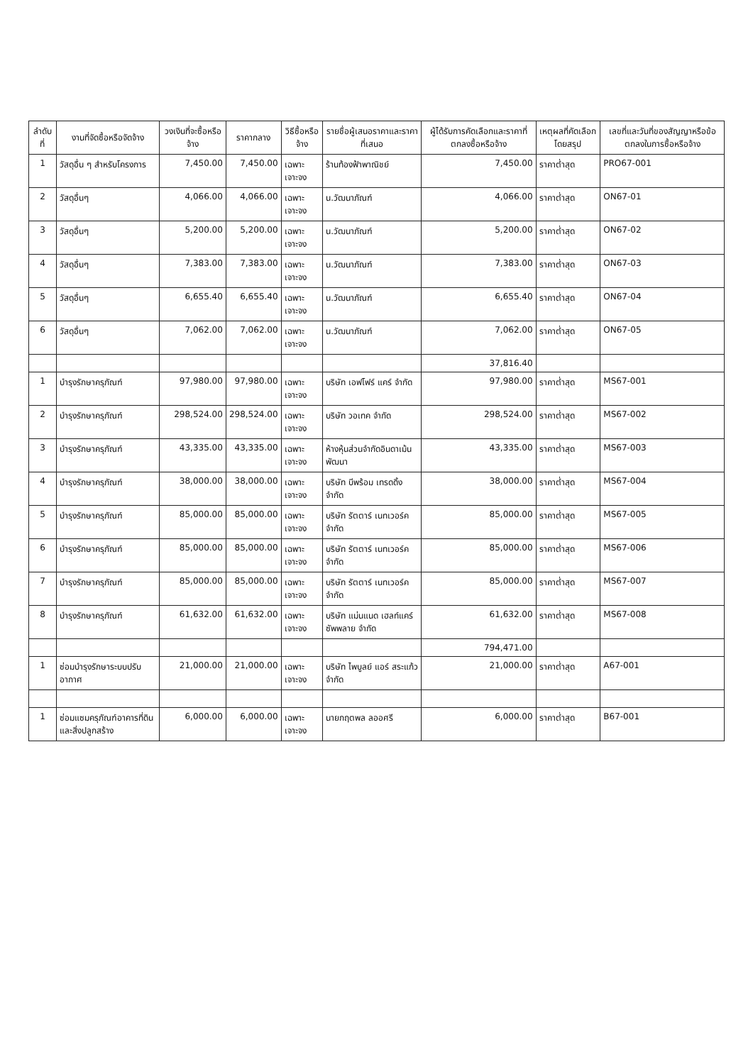| ลำดับที่ | งานที่จัดซื้อหรือจัดจ้าง | วงเงินที่จะซื้อหรือจ้าง | ราคากลาง | วิธีซื้อหรือจ้าง | รายชื่อผู้เสนอราคาและราคาที่เสนอ | ผู้ได้รับการคัดเลือกและราคาที่ตกลงซื้อหรือจ้าง | เหตุผลที่คัดเลือกโดยสรุป | เลขที่และวันที่ของสัญญาหรือข้อตกลงในการซื้อหรือจ้าง |
| --- | --- | --- | --- | --- | --- | --- | --- | --- |
| 1 | วัสดุอื่น ๆ สำหรับโครงการ | 7,450.00 | 7,450.00 | เฉพาะเจาะจง | ร้านท้องฟ้าพาณิชย์ | 7,450.00 | ราคาต่ำสุด | PRO67-001 |
| 2 | วัสดุอื่นๆ | 4,066.00 | 4,066.00 | เฉพาะเจาะจง | น.วัฒนาภัณฑ์ | 4,066.00 | ราคาต่ำสุด | ON67-01 |
| 3 | วัสดุอื่นๆ | 5,200.00 | 5,200.00 | เฉพาะเจาะจง | น.วัฒนาภัณฑ์ | 5,200.00 | ราคาต่ำสุด | ON67-02 |
| 4 | วัสดุอื่นๆ | 7,383.00 | 7,383.00 | เฉพาะเจาะจง | น.วัฒนาภัณฑ์ | 7,383.00 | ราคาต่ำสุด | ON67-03 |
| 5 | วัสดุอื่นๆ | 6,655.40 | 6,655.40 | เฉพาะเจาะจง | น.วัฒนาภัณฑ์ | 6,655.40 | ราคาต่ำสุด | ON67-04 |
| 6 | วัสดุอื่นๆ | 7,062.00 | 7,062.00 | เฉพาะเจาะจง | น.วัฒนาภัณฑ์ | 7,062.00 | ราคาต่ำสุด | ON67-05 |
| | | | | | | 37,816.40 | | |
| 1 | บำรุงรักษาครุภัณฑ์ | 97,980.00 | 97,980.00 | เฉพาะเจาะจง | บริษัท เอฟโฟร์ แคร์ จำกัด | 97,980.00 | ราคาต่ำสุด | MS67-001 |
| 2 | บำรุงรักษาครุภัณฑ์ | 298,524.00 | 298,524.00 | เฉพาะเจาะจง | บริษัท วอเทค จำกัด | 298,524.00 | ราคาต่ำสุด | MS67-002 |
| 3 | บำรุงรักษาครุภัณฑ์ | 43,335.00 | 43,335.00 | เฉพาะเจาะจง | ห้างหุ้นส่วนจำกัดอินดาเม้นพัฒนา | 43,335.00 | ราคาต่ำสุด | MS67-003 |
| 4 | บำรุงรักษาครุภัณฑ์ | 38,000.00 | 38,000.00 | เฉพาะเจาะจง | บริษัท บีพร้อม เทรดดิ้ง จำกัด | 38,000.00 | ราคาต่ำสุด | MS67-004 |
| 5 | บำรุงรักษาครุภัณฑ์ | 85,000.00 | 85,000.00 | เฉพาะเจาะจง | บริษัท รัตตาร์ เนทเวอร์ค จำกัด | 85,000.00 | ราคาต่ำสุด | MS67-005 |
| 6 | บำรุงรักษาครุภัณฑ์ | 85,000.00 | 85,000.00 | เฉพาะเจาะจง | บริษัท รัตตาร์ เนทเวอร์ค จำกัด | 85,000.00 | ราคาต่ำสุด | MS67-006 |
| 7 | บำรุงรักษาครุภัณฑ์ | 85,000.00 | 85,000.00 | เฉพาะเจาะจง | บริษัท รัตตาร์ เนทเวอร์ค จำกัด | 85,000.00 | ราคาต่ำสุด | MS67-007 |
| 8 | บำรุงรักษาครุภัณฑ์ | 61,632.00 | 61,632.00 | เฉพาะเจาะจง | บริษัท แม่นแนด เฮลท์แคร์ ซัพพลาย จำกัด | 61,632.00 | ราคาต่ำสุด | MS67-008 |
| | | | | | | 794,471.00 | | |
| 1 | ซ่อมบำรุงรักษาระบบปรับอากาศ | 21,000.00 | 21,000.00 | เฉพาะเจาะจง | บริษัท ไพบูลย์ แอร์ สระแก้ว จำกัด | 21,000.00 | ราคาต่ำสุด | A67-001 |
| 1 | ซ่อมแซมครุภัณฑ์อาคารที่ดินและสิ่งปลูกสร้าง | 6,000.00 | 6,000.00 | เฉพาะเจาะจง | นายกฤตพล ลออศรี | 6,000.00 | ราคาต่ำสุด | B67-001 |